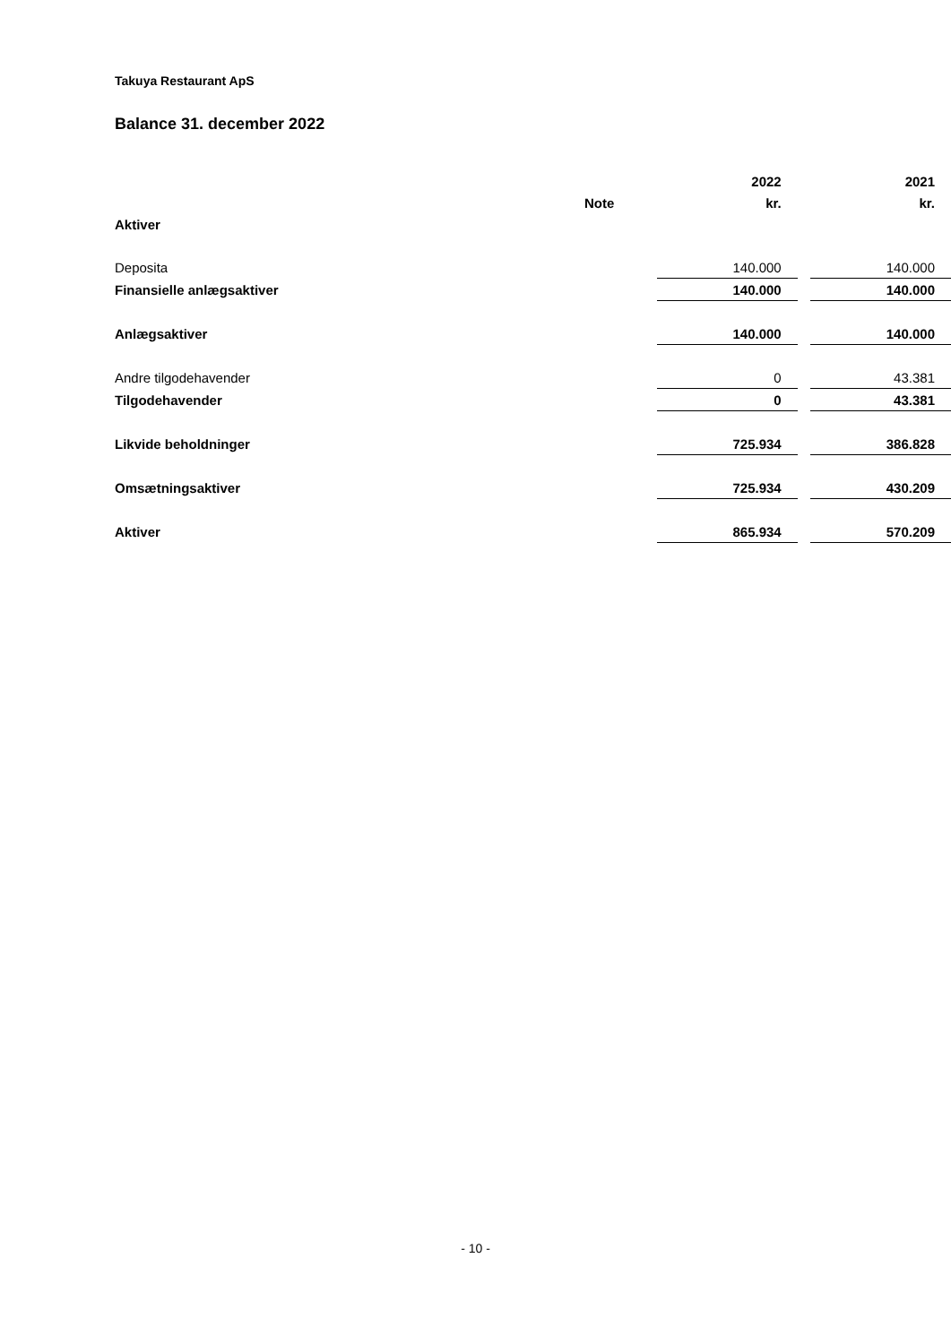Takuya Restaurant ApS
Balance 31. december 2022
| | | 2022 | | 2021 |
| --- | --- | --- | --- | --- |
| | Note | kr. | | kr. |
| Aktiver | | | | |
| Deposita | | 140.000 | | 140.000 |
| Finansielle anlægsaktiver | | 140.000 | | 140.000 |
| Anlægsaktiver | | 140.000 | | 140.000 |
| Andre tilgodehavender | | 0 | | 43.381 |
| Tilgodehavender | | 0 | | 43.381 |
| Likvide beholdninger | | 725.934 | | 386.828 |
| Omsætningsaktiver | | 725.934 | | 430.209 |
| Aktiver | | 865.934 | | 570.209 |
- 10 -